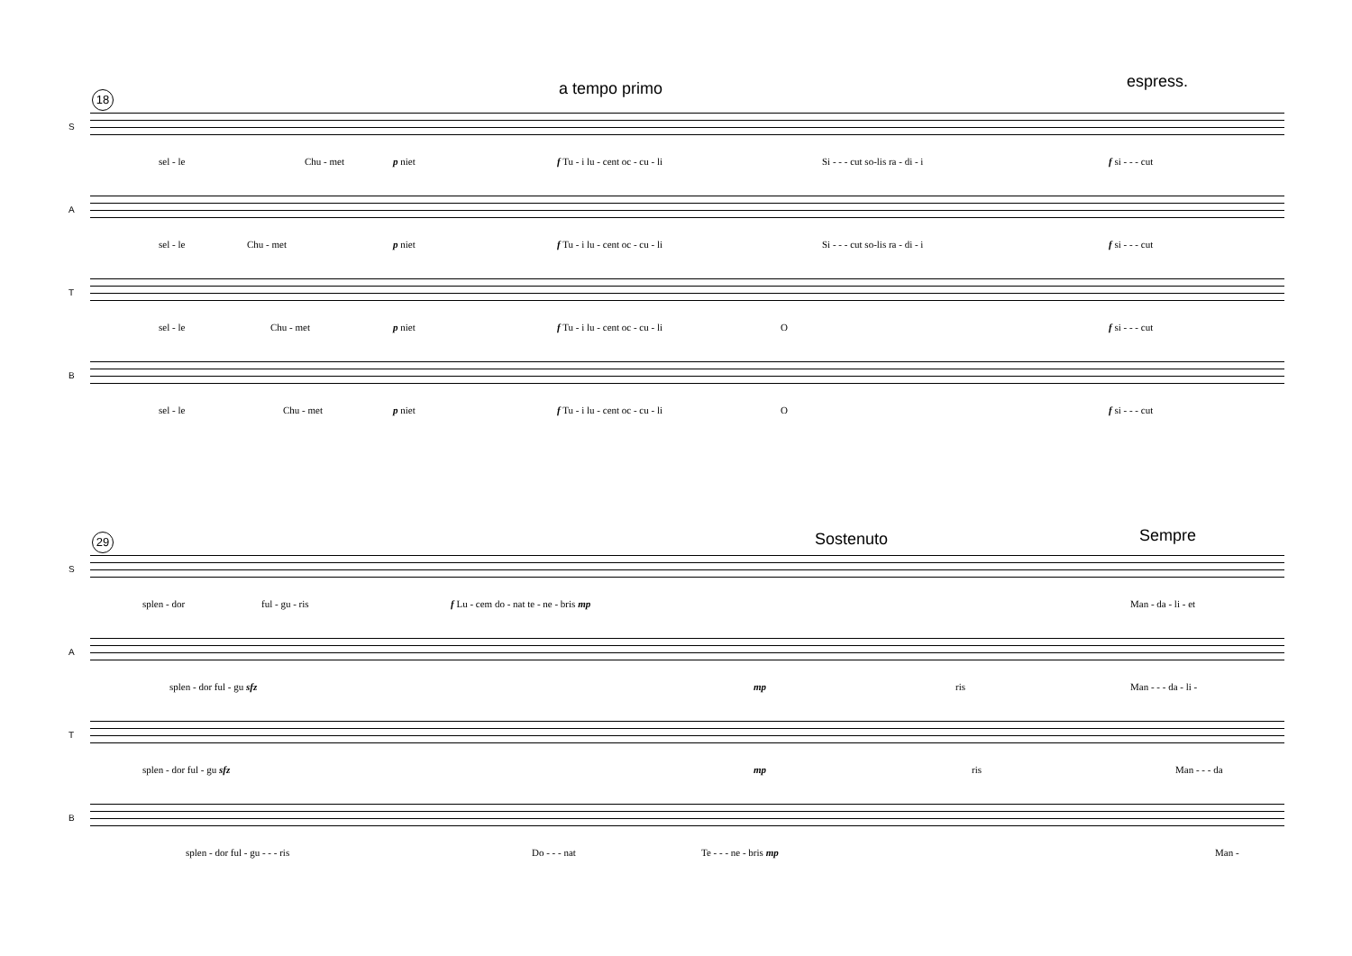a tempo primo espress.
18
S
sel - le Chu - met p niet f Tu - i lu - cent oc - cu - li Si - - - cut so-lis ra - di - i f si - - - cut
A
sel - le Chu - met p niet f Tu - i lu - cent oc - cu - li Si - - - cut so-lis ra - di - i f si - - - cut
T
sel - le Chu - met p niet f Tu - i lu - cent oc - cu - li O f si - - - cut
B
sel - le Chu - met p niet f Tu - i lu - cent oc - cu - li O f si - - - cut
Sostenuto Sempre
29
S
splen - dor ful - gu - ris f Lu - cem do - nat te - ne - bris mp Man - da - li - et
A
splen - dor ful - gu sfz mp ris Man - - - da - li -
T
splen - dor ful - gu sfz mp ris Man - - - da
B
splen - dor ful - gu - - - ris Do - - - nat Te - - - ne - bris mp Man -